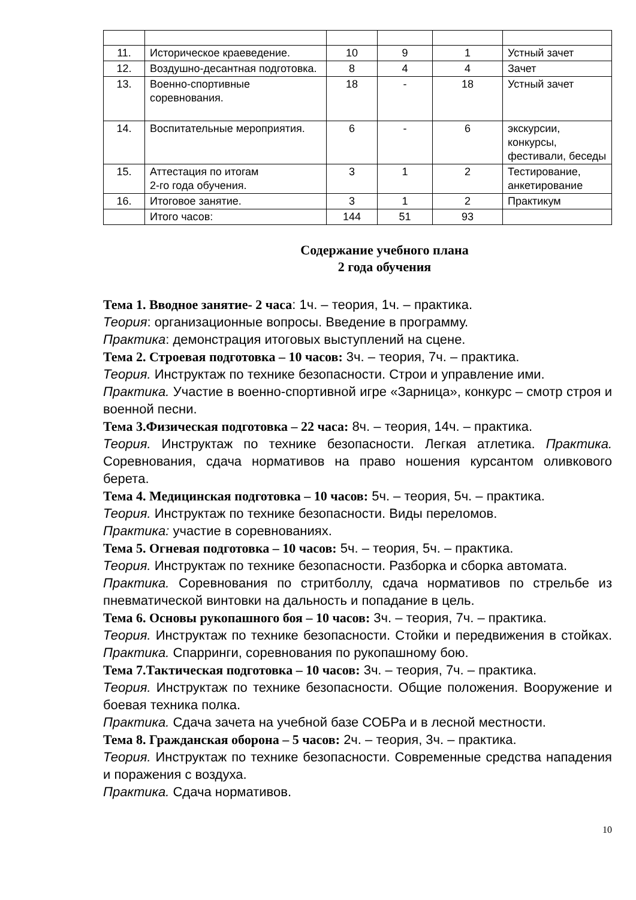| 11. | Историческое краеведение. | 10 | 9 | 1 | Устный зачет |
| 12. | Воздушно-десантная подготовка. | 8 | 4 | 4 | Зачет |
| 13. | Военно-спортивные соревнования. | 18 | - | 18 | Устный зачет |
| 14. | Воспитательные мероприятия. | 6 | - | 6 | экскурсии, конкурсы, фестивали, беседы |
| 15. | Аттестация по итогам 2-го года обучения. | 3 | 1 | 2 | Тестирование, анкетирование |
| 16. | Итоговое занятие. | 3 | 1 | 2 | Практикум |
| | Итого часов: | 144 | 51 | 93 | |
Содержание учебного плана
2 года обучения
Тема 1. Вводное занятие- 2 часа: 1ч. – теория, 1ч. – практика.
Теория: организационные вопросы. Введение в программу.
Практика: демонстрация итоговых выступлений на сцене.
Тема 2. Строевая подготовка – 10 часов: 3ч. – теория, 7ч. – практика.
Теория. Инструктаж по технике безопасности. Строи и управление ими.
Практика. Участие в военно-спортивной игре «Зарница», конкурс – смотр строя и военной песни.
Тема 3.Физическая подготовка – 22 часа: 8ч. – теория, 14ч. – практика.
Теория. Инструктаж по технике безопасности. Легкая атлетика. Практика. Соревнования, сдача нормативов на право ношения курсантом оливкового берета.
Тема 4. Медицинская подготовка – 10 часов: 5ч. – теория, 5ч. – практика.
Теория. Инструктаж по технике безопасности. Виды переломов.
Практика: участие в соревнованиях.
Тема 5. Огневая подготовка – 10 часов: 5ч. – теория, 5ч. – практика.
Теория. Инструктаж по технике безопасности. Разборка и сборка автомата.
Практика. Соревнования по стритболлу, сдача нормативов по стрельбе из пневматической винтовки на дальность и попадание в цель.
Тема 6. Основы рукопашного боя – 10 часов: 3ч. – теория, 7ч. – практика.
Теория. Инструктаж по технике безопасности. Стойки и передвижения в стойках. Практика. Спарринги, соревнования по рукопашному бою.
Тема 7.Тактическая подготовка – 10 часов: 3ч. – теория, 7ч. – практика.
Теория. Инструктаж по технике безопасности. Общие положения. Вооружение и боевая техника полка.
Практика. Сдача зачета на учебной базе СОБРа и в лесной местности.
Тема 8. Гражданская оборона – 5 часов: 2ч. – теория, 3ч. – практика.
Теория. Инструктаж по технике безопасности. Современные средства нападения и поражения с воздуха.
Практика. Сдача нормативов.
10